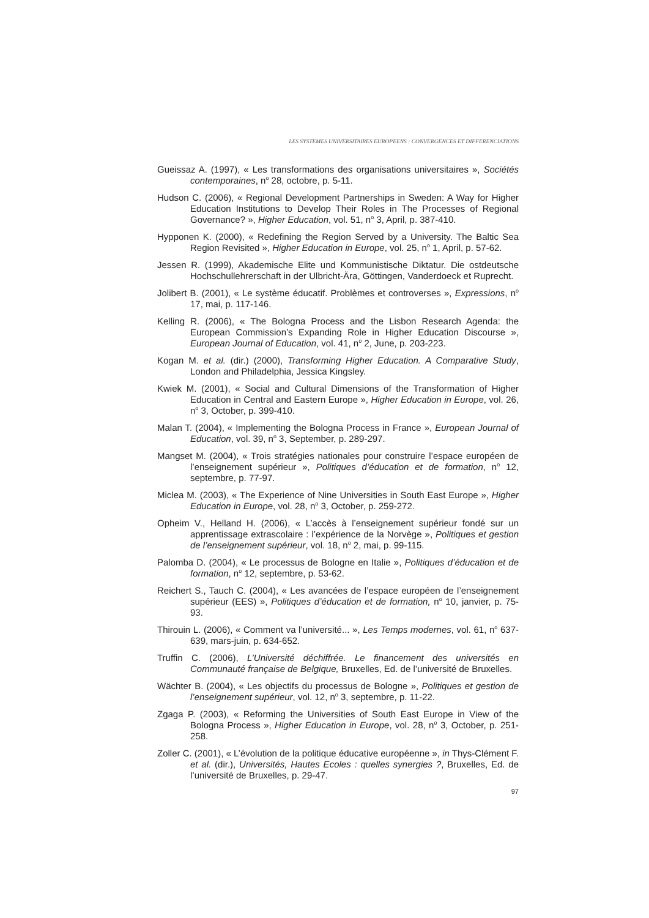LES SYSTEMES UNIVERSITAIRES EUROPEENS : CONVERGENCES ET DIFFERENCIATIONS
Gueissaz A. (1997), « Les transformations des organisations universitaires », Sociétés contemporaines, n<sup>o</sup> 28, octobre, p. 5-11.
Hudson C. (2006), « Regional Development Partnerships in Sweden: A Way for Higher Education Institutions to Develop Their Roles in The Processes of Regional Governance? », Higher Education, vol. 51, n<sup>o</sup> 3, April, p. 387-410.
Hypponen K. (2000), « Redefining the Region Served by a University. The Baltic Sea Region Revisited », Higher Education in Europe, vol. 25, n<sup>o</sup> 1, April, p. 57-62.
Jessen R. (1999), Akademische Elite und Kommunistische Diktatur. Die ostdeutsche Hochschullehrerschaft in der Ulbricht-Ära, Göttingen, Vanderdoeck et Ruprecht.
Jolibert B. (2001), « Le système éducatif. Problèmes et controverses », Expressions, n<sup>o</sup> 17, mai, p. 117-146.
Kelling R. (2006), « The Bologna Process and the Lisbon Research Agenda: the European Commission’s Expanding Role in Higher Education Discourse », European Journal of Education, vol. 41, n<sup>o</sup> 2, June, p. 203-223.
Kogan M. et al. (dir.) (2000), Transforming Higher Education. A Comparative Study, London and Philadelphia, Jessica Kingsley.
Kwiek M. (2001), « Social and Cultural Dimensions of the Transformation of Higher Education in Central and Eastern Europe », Higher Education in Europe, vol. 26, n<sup>o</sup> 3, October, p. 399-410.
Malan T. (2004), « Implementing the Bologna Process in France », European Journal of Education, vol. 39, n<sup>o</sup> 3, September, p. 289-297.
Mangset M. (2004), « Trois stratégies nationales pour construire l’espace européen de l’enseignement supérieur », Politiques d’éducation et de formation, n<sup>o</sup> 12, septembre, p. 77-97.
Miclea M. (2003), « The Experience of Nine Universities in South East Europe », Higher Education in Europe, vol. 28, n<sup>o</sup> 3, October, p. 259-272.
Opheim V., Helland H. (2006), « L’accès à l’enseignement supérieur fondé sur un apprentissage extrascolaire : l’expérience de la Norvège », Politiques et gestion de l’enseignement supérieur, vol. 18, n<sup>o</sup> 2, mai, p. 99-115.
Palomba D. (2004), « Le processus de Bologne en Italie », Politiques d’éducation et de formation, n<sup>o</sup> 12, septembre, p. 53-62.
Reichert S., Tauch C. (2004), « Les avancées de l’espace européen de l’enseignement supérieur (EES) », Politiques d’éducation et de formation, n<sup>o</sup> 10, janvier, p. 75-93.
Thirouin L. (2006), « Comment va l’université... », Les Temps modernes, vol. 61, n<sup>o</sup> 637-639, mars-juin, p. 634-652.
Truffin C. (2006), L’Université déchiffrée. Le financement des universités en Communauté française de Belgique, Bruxelles, Ed. de l’université de Bruxelles.
Wächter B. (2004), « Les objectifs du processus de Bologne », Politiques et gestion de l’enseignement supérieur, vol. 12, n<sup>o</sup> 3, septembre, p. 11-22.
Zgaga P. (2003), « Reforming the Universities of South East Europe in View of the Bologna Process », Higher Education in Europe, vol. 28, n<sup>o</sup> 3, October, p. 251-258.
Zoller C. (2001), « L’évolution de la politique éducative européenne », in Thys-Clément F. et al. (dir.), Universités, Hautes Ecoles : quelles synergies ?, Bruxelles, Ed. de l’université de Bruxelles, p. 29-47.
97